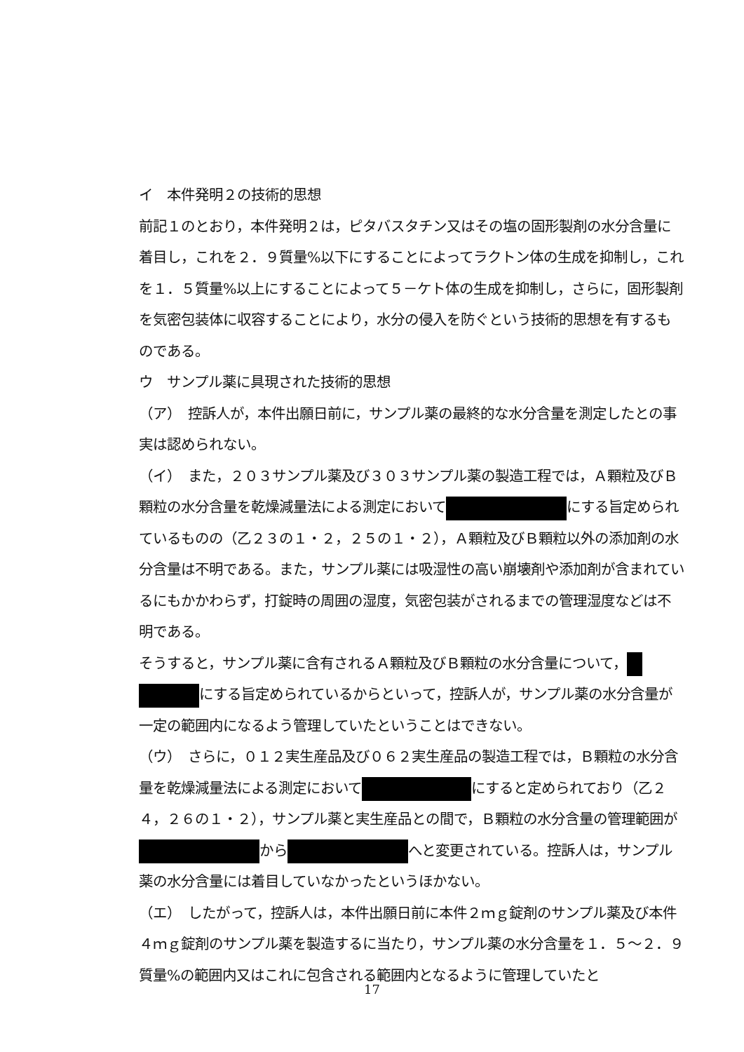イ　本件発明２の技術的思想
前記１のとおり，本件発明２は，ピタバスタチン又はその塩の固形製剤の水分含量に着目し，これを２．９質量%以下にすることによってラクトン体の生成を抑制し，これを１．５質量%以上にすることによって５－ケト体の生成を抑制し，さらに，固形製剤を気密包装体に収容することにより，水分の侵入を防ぐという技術的思想を有するものである。
ウ　サンプル薬に具現された技術的思想
（ア）　控訴人が，本件出願日前に，サンプル薬の最終的な水分含量を測定したとの事実は認められない。
（イ）　また，２０３サンプル薬及び３０３サンプル薬の製造工程では，Ａ顆粒及びＢ顆粒の水分含量を乾燥減量法による測定において にする旨定められているものの（乙２３の１・２，２５の１・２），Ａ顆粒及びＢ顆粒以外の添加剤の水分含量は不明である。また，サンプル薬には吸湿性の高い崩壊剤や添加剤が含まれているにもかかわらず，打錠時の周囲の湿度，気密包装がされるまでの管理湿度などは不明である。
そうすると，サンプル薬に含有されるＡ顆粒及びＢ顆粒の水分含量について， にする旨定められているからといって，控訴人が，サンプル薬の水分含量が一定の範囲内になるよう管理していたということはできない。
（ウ）　さらに，０１２実生産品及び０６２実生産品の製造工程では，Ｂ顆粒の水分含量を乾燥減量法による測定において にすると定められており（乙２４，２６の１・２），サンプル薬と実生産品との間で，Ｂ顆粒の水分含量の管理範囲が から へと変更されている。控訴人は，サンプル薬の水分含量には着目していなかったというほかない。
（エ）　したがって，控訴人は，本件出願日前に本件２ｍｇ錠剤のサンプル薬及び本件４ｍｇ錠剤のサンプル薬を製造するに当たり，サンプル薬の水分含量を１．５～２．９質量%の範囲内又はこれに包含される範囲内となるように管理していたと
17